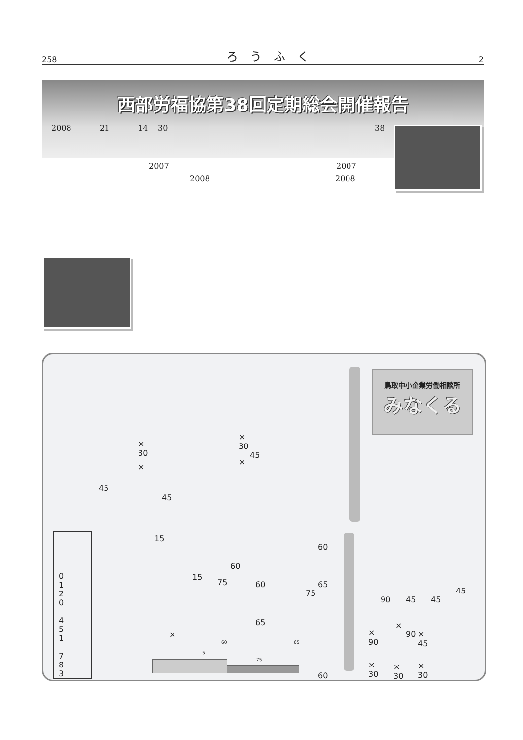258 ろ　う　ふ　く 2
西部労福協第38回定期総会開催報告
2008 21 14 30 38
2007 2007
2008 2008
鳥取中小企業労働相談所
みなくる
×
30
×
30
45
×
×
45
45
0
1
2
0
4
5
1
7
8
3
15
60
60
15
75 60 65
75
65
×
5
60 65
75
60
45
90 45 45
×
×
90
90
×
45
×
30
×
30
×
30